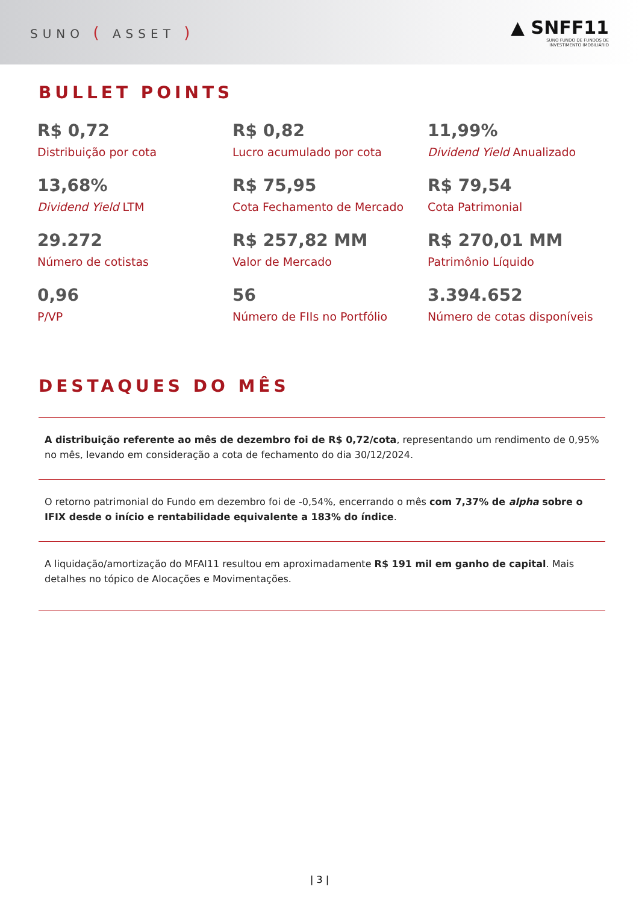SUNO ( ASSET )
▲ SNFF11
SUNO FUNDO DE FUNDOS DE
INVESTIMENTO IMOBILIÁRIO
BULLET POINTS
| R$ 0,72 Distribuição por cota | R$ 0,82 Lucro acumulado por cota | 11,99% Dividend Yield Anualizado |
| 13,68% Dividend Yield LTM | R$ 75,95 Cota Fechamento de Mercado | R$ 79,54 Cota Patrimonial |
| 29.272 Número de cotistas | R$ 257,82 MM Valor de Mercado | R$ 270,01 MM Patrimônio Líquido |
| 0,96 P/VP | 56 Número de FIIs no Portfólio | 3.394.652 Número de cotas disponíveis |
DESTAQUES DO MÊS
A distribuição referente ao mês de dezembro foi de R$ 0,72/cota, representando um rendimento de 0,95% no mês, levando em consideração a cota de fechamento do dia 30/12/2024.
O retorno patrimonial do Fundo em dezembro foi de -0,54%, encerrando o mês com 7,37% de alpha sobre o IFIX desde o início e rentabilidade equivalente a 183% do índice.
A liquidação/amortização do MFAI11 resultou em aproximadamente R$ 191 mil em ganho de capital. Mais detalhes no tópico de Alocações e Movimentações.
| 3 |